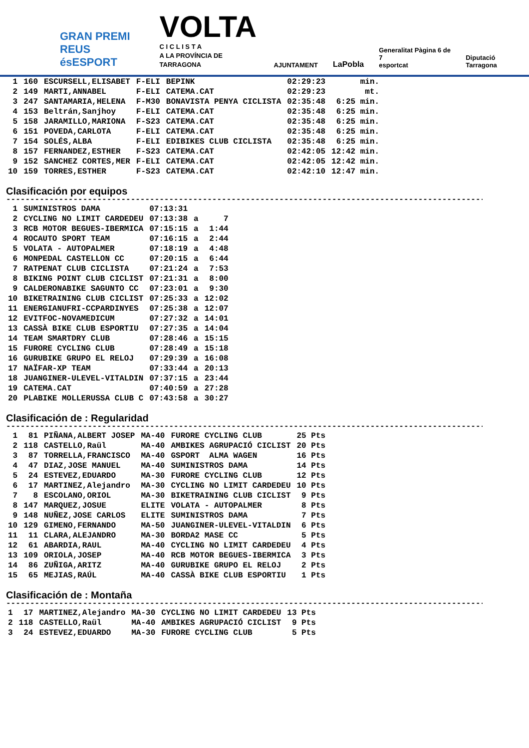GRAN PREMI
REUS ésESPORT
VOLTA
C I C L I S T A
A LA PROVÍNCIA DE TARRAGONA
AJUNTAMENT
LaPobla
Generalitat Pàgina 6 de 7
esportcat
Diputació Tarragona
| 1 | 160 | ESCURSELL,ELISABET | F-ELI | BEPINK | 02:29:23 | min. |
| 2 | 149 | MARTI,ANNABEL | F-ELI | CATEMA.CAT | 02:29:23 | mt. |
| 3 | 247 | SANTAMARIA,HELENA | F-M30 | BONAVISTA PENYA CICLISTA | 02:35:48 | 6:25 min. |
| 4 | 153 | Beltrán,Sanjhoy | F-ELI | CATEMA.CAT | 02:35:48 | 6:25 min. |
| 5 | 158 | JARAMILLO,MARIONA | F-S23 | CATEMA.CAT | 02:35:48 | 6:25 min. |
| 6 | 151 | POVEDA,CARLOTA | F-ELI | CATEMA.CAT | 02:35:48 | 6:25 min. |
| 7 | 154 | SOLÉS,ALBA | F-ELI | EDIBIKES CLUB CICLISTA | 02:35:48 | 6:25 min. |
| 8 | 157 | FERNANDEZ,ESTHER | F-S23 | CATEMA.CAT | 02:42:05 | 12:42 min. |
| 9 | 152 | SANCHEZ CORTES,MER | F-ELI | CATEMA.CAT | 02:42:05 | 12:42 min. |
| 10 | 159 | TORRES,ESTHER | F-S23 | CATEMA.CAT | 02:42:10 | 12:47 min. |
Clasificación por equipos
------------------------------------------------------------------------------------------------------
| 1 | SUMINISTROS DAMA | 07:13:31 | | |
| 2 | CYCLING NO LIMIT CARDEDEU | 07:13:38 | a | 7 |
| 3 | RCB MOTOR BEGUES-IBERMICA | 07:15:15 | a | 1:44 |
| 4 | ROCAUTO SPORT TEAM | 07:16:15 | a | 2:44 |
| 5 | VOLATA - AUTOPALMER | 07:18:19 | a | 4:48 |
| 6 | MONPEDAL CASTELLON CC | 07:20:15 | a | 6:44 |
| 7 | RATPENAT CLUB CICLISTA | 07:21:24 | a | 7:53 |
| 8 | BIKING POINT CLUB CICLIST | 07:21:31 | a | 8:00 |
| 9 | CALDERONABIKE SAGUNTO CC | 07:23:01 | a | 9:30 |
| 10 | BIKETRAINING CLUB CICLIST | 07:25:33 | a | 12:02 |
| 11 | ENERGIANUFRI-CCPARDINYES | 07:25:38 | a | 12:07 |
| 12 | EVITFOC-NOVAMEDICUM | 07:27:32 | a | 14:01 |
| 13 | CASSÀ BIKE CLUB ESPORTIU | 07:27:35 | a | 14:04 |
| 14 | TEAM SMARTDRY CLUB | 07:28:46 | a | 15:15 |
| 15 | FURORE CYCLING CLUB | 07:28:49 | a | 15:18 |
| 16 | GURUBIKE GRUPO EL RELOJ | 07:29:39 | a | 16:08 |
| 17 | NAÏFAR-XP TEAM | 07:33:44 | a | 20:13 |
| 18 | JUANGINER-ULEVEL-VITALDIN | 07:37:15 | a | 23:44 |
| 19 | CATEMA.CAT | 07:40:59 | a | 27:28 |
| 20 | PLABIKE MOLLERUSSA CLUB C | 07:43:58 | a | 30:27 |
Clasificación de : Regularidad
------------------------------------------------------------------------------------------------------
| 1 | 81 | PIÑANA,ALBERT JOSEP | MA-40 | FURORE CYCLING CLUB | 25 Pts |
| 2 | 118 | CASTELLO,Raül | MA-40 | AMBIKES AGRUPACIÓ CICLIST | 20 Pts |
| 3 | 87 | TORRELLA,FRANCISCO | MA-40 | GSPORT ALMA WAGEN | 16 Pts |
| 4 | 47 | DIAZ,JOSE MANUEL | MA-40 | SUMINISTROS DAMA | 14 Pts |
| 5 | 24 | ESTEVEZ,EDUARDO | MA-30 | FURORE CYCLING CLUB | 12 Pts |
| 6 | 17 | MARTINEZ,Alejandro | MA-30 | CYCLING NO LIMIT CARDEDEU | 10 Pts |
| 7 | 8 | ESCOLANO,ORIOL | MA-30 | BIKETRAINING CLUB CICLIST | 9 Pts |
| 8 | 147 | MARQUEZ,JOSUE | ELITE | VOLATA - AUTOPALMER | 8 Pts |
| 9 | 148 | NUÑEZ,JOSE CARLOS | ELITE | SUMINISTROS DAMA | 7 Pts |
| 10 | 129 | GIMENO,FERNANDO | MA-50 | JUANGINER-ULEVEL-VITALDIN | 6 Pts |
| 11 | 11 | CLARA,ALEJANDRO | MA-30 | BORDA2 MASE CC | 5 Pts |
| 12 | 61 | ABARDIA,RAUL | MA-40 | CYCLING NO LIMIT CARDEDEU | 4 Pts |
| 13 | 109 | ORIOLA,JOSEP | MA-40 | RCB MOTOR BEGUES-IBERMICA | 3 Pts |
| 14 | 86 | ZUÑIGA,ARITZ | MA-40 | GURUBIKE GRUPO EL RELOJ | 2 Pts |
| 15 | 65 | MEJIAS,RAÚL | MA-40 | CASSÀ BIKE CLUB ESPORTIU | 1 Pts |
Clasificación de : Montaña
------------------------------------------------------------------------------------------------------
| 1 | 17 | MARTINEZ,Alejandro | MA-30 | CYCLING NO LIMIT CARDEDEU | 13 Pts |
| 2 | 118 | CASTELLO,Raül | MA-40 | AMBIKES AGRUPACIÓ CICLIST | 9 Pts |
| 3 | 24 | ESTEVEZ,EDUARDO | MA-30 | FURORE CYCLING CLUB | 5 Pts |